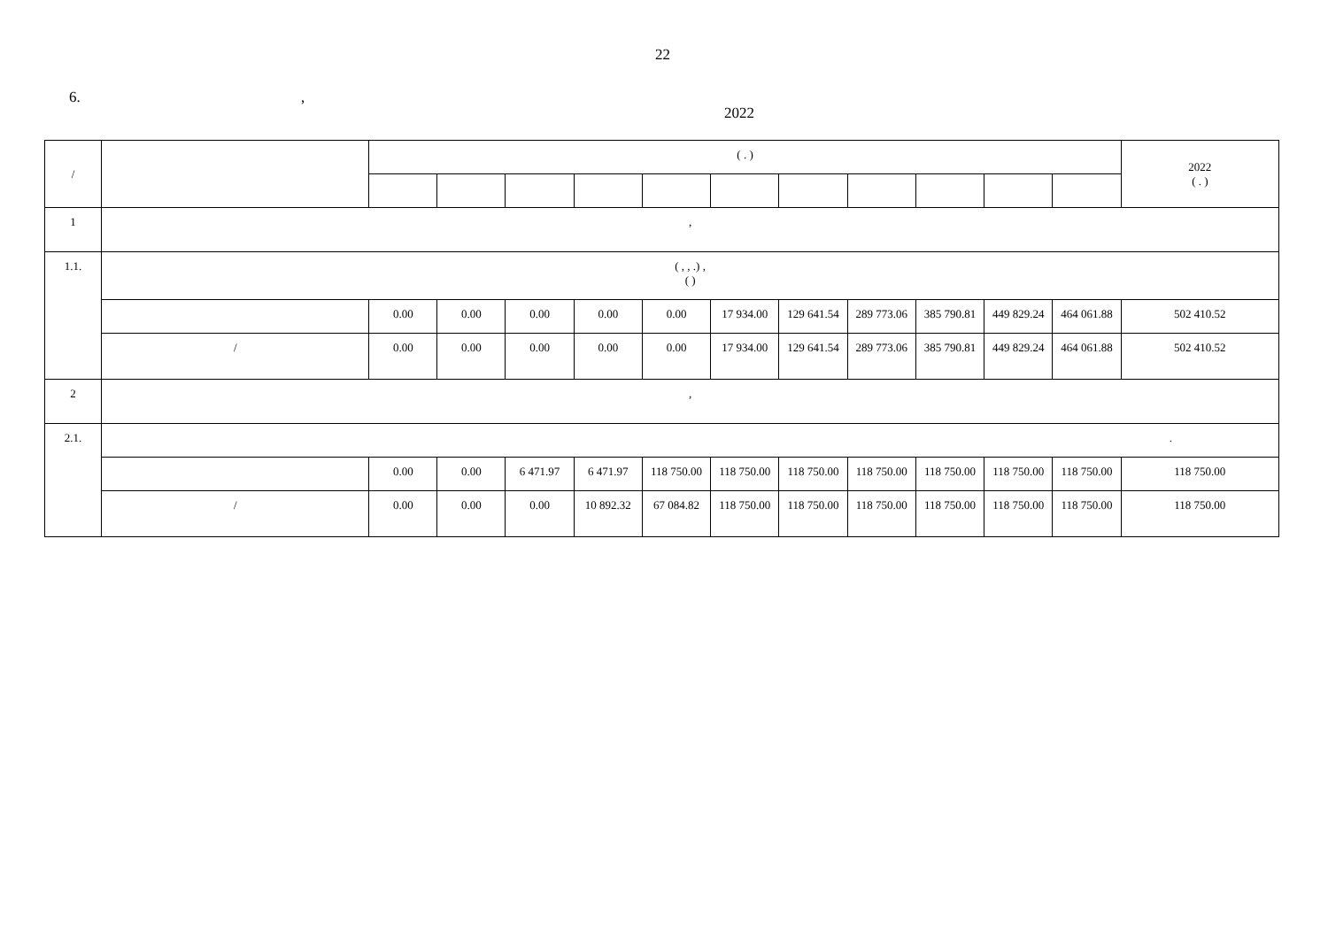22
6. ,
2022
| / | | ( . ) | | | | | | | | | | | 2022 ( . ) |
| 1 | , | | | | | | | | | | | | |
| 1.1. | ( , , .) , ( ) | | | | | | | | | | | | |
| | | 0.00 | 0.00 | 0.00 | 0.00 | 0.00 | 17 934.00 | 129 641.54 | 289 773.06 | 385 790.81 | 449 829.24 | 464 061.88 | 502 410.52 |
| | / | 0.00 | 0.00 | 0.00 | 0.00 | 0.00 | 17 934.00 | 129 641.54 | 289 773.06 | 385 790.81 | 449 829.24 | 464 061.88 | 502 410.52 |
| 2 | , | | | | | | | | | | | | |
| 2.1. | . | | | | | | | | | | | | |
| | | 0.00 | 0.00 | 6 471.97 | 6 471.97 | 118 750.00 | 118 750.00 | 118 750.00 | 118 750.00 | 118 750.00 | 118 750.00 | 118 750.00 | 118 750.00 |
| | / | 0.00 | 0.00 | 0.00 | 10 892.32 | 67 084.82 | 118 750.00 | 118 750.00 | 118 750.00 | 118 750.00 | 118 750.00 | 118 750.00 | 118 750.00 |